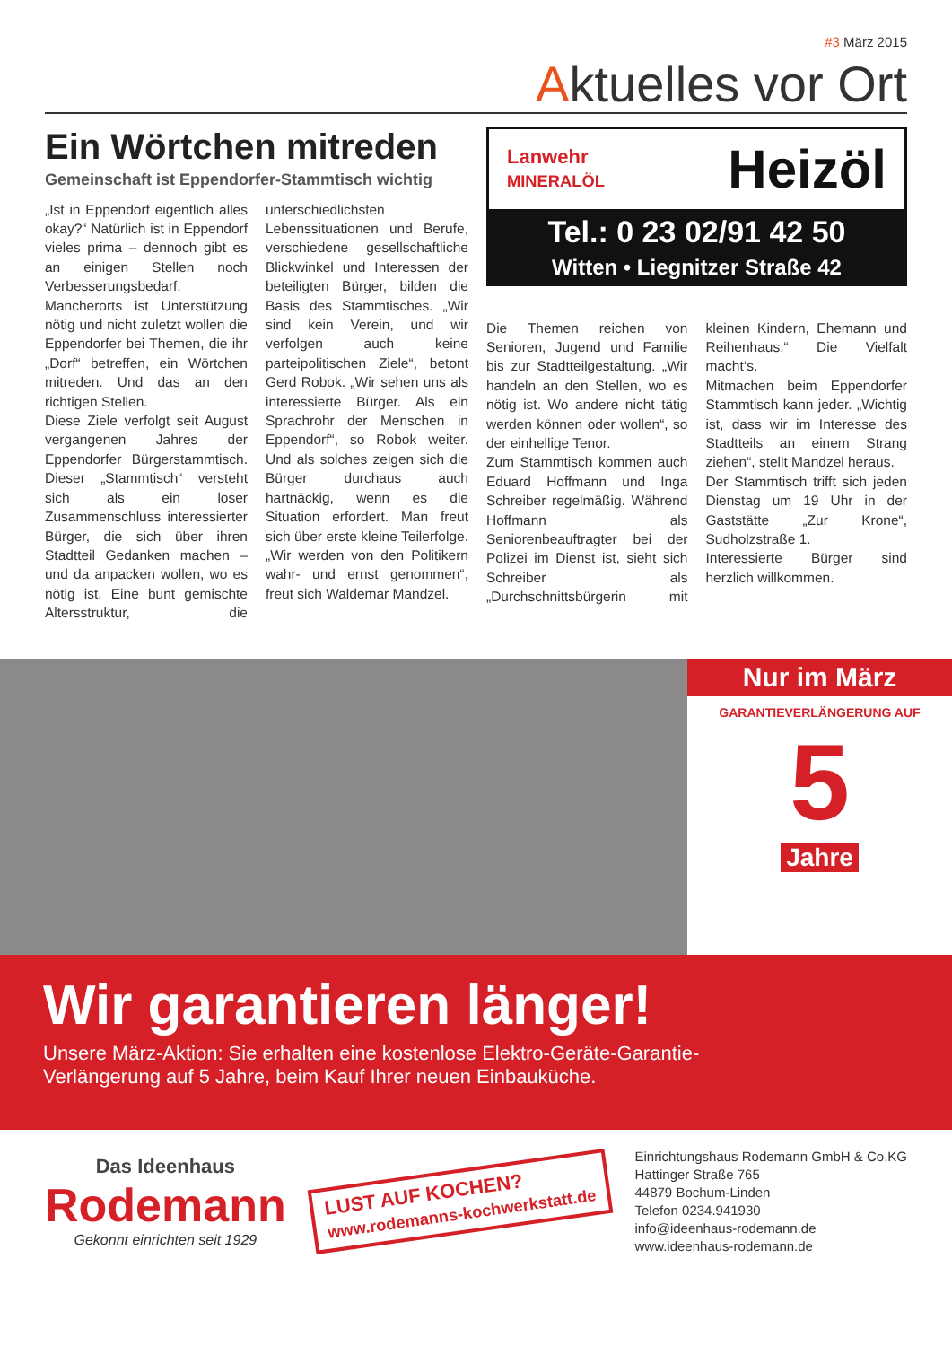#3 März 2015
Aktuelles vor Ort
Ein Wörtchen mitreden
Gemeinschaft ist Eppendorfer-Stammtisch wichtig
„Ist in Eppendorf eigentlich alles okay?“ Natürlich ist in Eppendorf vieles prima – dennoch gibt es an einigen Stellen noch Verbesserungsbedarf. Mancherorts ist Unterstützung nötig und nicht zuletzt wollen die Eppendorfer bei Themen, die ihr „Dorf“ betreffen, ein Wörtchen mitreden. Und das an den richtigen Stellen.
Diese Ziele verfolgt seit August vergangenen Jahres der Eppendorfer Bürgerstammtisch. Dieser „Stammtisch“ versteht sich als ein loser Zusammenschluss interessierter Bürger, die sich über ihren Stadtteil Gedanken machen – und da anpacken wollen, wo es nötig ist. Eine bunt gemischte Altersstruktur, die unterschiedlichsten Lebenssituationen und Berufe, verschiedene gesellschaftliche Blickwinkel und Interessen der beteiligten Bürger, bilden die Basis des Stammtisches. „Wir sind kein Verein, und wir verfolgen auch keine parteipolitischen Ziele“, betont Gerd Robok. „Wir sehen uns als interessierte Bürger. Als ein Sprachrohr der Menschen in Eppendorf“, so Robok weiter. Und als solches zeigen sich die Bürger durchaus auch hartnäckig, wenn es die Situation erfordert. Man freut sich über erste kleine Teilerfolge. „Wir werden von den Politikern wahr- und ernst genommen“, freut sich Waldemar Mandzel.
Lanwehr
MINERALÖL Heizöl
Tel.: 0 23 02/91 42 50
Witten • Liegnitzer Straße 42
Die Themen reichen von Senioren, Jugend und Familie bis zur Stadtteilgestaltung. „Wir handeln an den Stellen, wo es nötig ist. Wo andere nicht tätig werden können oder wollen“, so der einhellige Tenor.
Zum Stammtisch kommen auch Eduard Hoffmann und Inga Schreiber regelmäßig. Während Hoffmann als Seniorenbeauftragter bei der Polizei im Dienst ist, sieht sich Schreiber als „Durchschnittsbürgerin mit kleinen Kindern, Ehemann und Reihenhaus.“ Die Vielfalt macht‘s.
Mitmachen beim Eppendorfer Stammtisch kann jeder. „Wichtig ist, dass wir im Interesse des Stadtteils an einem Strang ziehen“, stellt Mandzel heraus.
Der Stammtisch trifft sich jeden Dienstag um 19 Uhr in der Gaststätte „Zur Krone“, Sudholzstraße 1.
Interessierte Bürger sind herzlich willkommen.
Nur im März
GARANTIEVERLÄNGERUNG AUF
5
Jahre
Wir garantieren länger!
Unsere März-Aktion: Sie erhalten eine kostenlose Elektro-Geräte-Garantie-
Verlängerung auf 5 Jahre, beim Kauf Ihrer neuen Einbauküche.
Das Ideenhaus
Rodemann
Gekonnt einrichten seit 1929
LUST AUF KOCHEN?
www.rodemanns-kochwerkstatt.de
Einrichtungshaus Rodemann GmbH & Co.KG
Hattinger Straße 765
44879 Bochum-Linden
Telefon 0234.941930
info@ideenhaus-rodemann.de
www.ideenhaus-rodemann.de